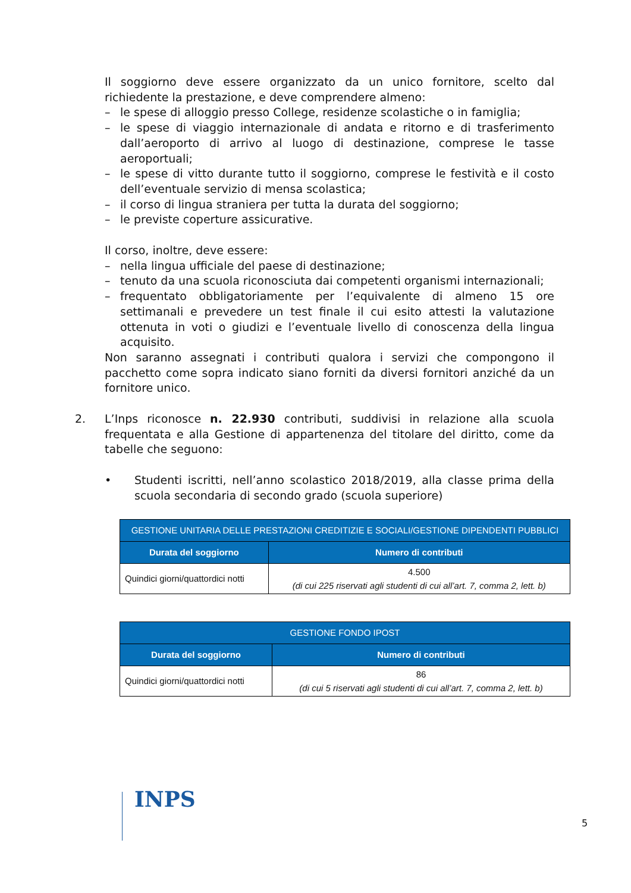Il soggiorno deve essere organizzato da un unico fornitore, scelto dal richiedente la prestazione, e deve comprendere almeno:
– le spese di alloggio presso College, residenze scolastiche o in famiglia;
– le spese di viaggio internazionale di andata e ritorno e di trasferimento dall’aeroporto di arrivo al luogo di destinazione, comprese le tasse aeroportuali;
– le spese di vitto durante tutto il soggiorno, comprese le festività e il costo dell’eventuale servizio di mensa scolastica;
– il corso di lingua straniera per tutta la durata del soggiorno;
– le previste coperture assicurative.
Il corso, inoltre, deve essere:
– nella lingua ufficiale del paese di destinazione;
– tenuto da una scuola riconosciuta dai competenti organismi internazionali;
– frequentato obbligatoriamente per l’equivalente di almeno 15 ore settimanali e prevedere un test finale il cui esito attesti la valutazione ottenuta in voti o giudizi e l’eventuale livello di conoscenza della lingua acquisito.
Non saranno assegnati i contributi qualora i servizi che compongono il pacchetto come sopra indicato siano forniti da diversi fornitori anziché da un fornitore unico.
2. L’Inps riconosce n. 22.930 contributi, suddivisi in relazione alla scuola frequentata e alla Gestione di appartenenza del titolare del diritto, come da tabelle che seguono:
• Studenti iscritti, nell’anno scolastico 2018/2019, alla classe prima della scuola secondaria di secondo grado (scuola superiore)
| GESTIONE UNITARIA DELLE PRESTAZIONI CREDITIZIE E SOCIALI/GESTIONE DIPENDENTI PUBBLICI | |
| --- | --- |
| Durata del soggiorno | Numero di contributi |
| Quindici giorni/quattordici notti | 4.500 (di cui 225 riservati agli studenti di cui all’art. 7, comma 2, lett. b) |
| GESTIONE FONDO IPOST | |
| --- | --- |
| Durata del soggiorno | Numero di contributi |
| Quindici giorni/quattordici notti | 86 (di cui 5 riservati agli studenti di cui all’art. 7, comma 2, lett. b) |
INPS
5